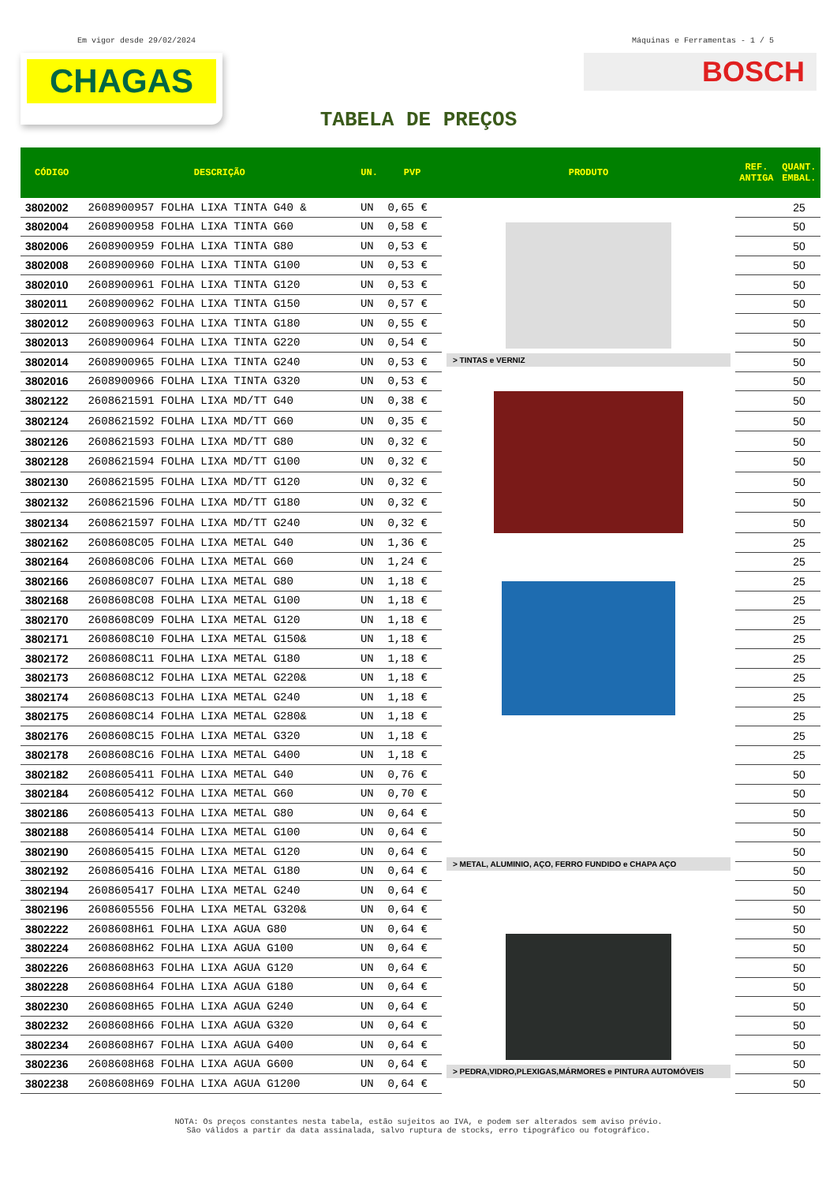Em vigor desde 29/02/2024 Máquinas e Ferramentas - 1 / 5
CHAGAS
BOSCH
TABELA DE PREÇOS
| CÓDIGO | DESCRIÇÃO | UN. | PVP | PRODUTO | REF. ANTIGA | QUANT. EMBAL. |
| --- | --- | --- | --- | --- | --- | --- |
| 3802002 | 2608900957 FOLHA LIXA TINTA G40 & | UN | 0,65 € | > TINTAS e VERNIZ | | 25 |
| 3802004 | 2608900958 FOLHA LIXA TINTA G60 | UN | 0,58 € | | | 50 |
| 3802006 | 2608900959 FOLHA LIXA TINTA G80 | UN | 0,53 € | | | 50 |
| 3802008 | 2608900960 FOLHA LIXA TINTA G100 | UN | 0,53 € | | | 50 |
| 3802010 | 2608900961 FOLHA LIXA TINTA G120 | UN | 0,53 € | | | 50 |
| 3802011 | 2608900962 FOLHA LIXA TINTA G150 | UN | 0,57 € | | | 50 |
| 3802012 | 2608900963 FOLHA LIXA TINTA G180 | UN | 0,55 € | | | 50 |
| 3802013 | 2608900964 FOLHA LIXA TINTA G220 | UN | 0,54 € | | | 50 |
| 3802014 | 2608900965 FOLHA LIXA TINTA G240 | UN | 0,53 € | | | 50 |
| 3802016 | 2608900966 FOLHA LIXA TINTA G320 | UN | 0,53 € | | | 50 |
| 3802122 | 2608621591 FOLHA LIXA MD/TT G40 | UN | 0,38 € | | | 50 |
| 3802124 | 2608621592 FOLHA LIXA MD/TT G60 | UN | 0,35 € | | | 50 |
| 3802126 | 2608621593 FOLHA LIXA MD/TT G80 | UN | 0,32 € | | | 50 |
| 3802128 | 2608621594 FOLHA LIXA MD/TT G100 | UN | 0,32 € | | | 50 |
| 3802130 | 2608621595 FOLHA LIXA MD/TT G120 | UN | 0,32 € | | | 50 |
| 3802132 | 2608621596 FOLHA LIXA MD/TT G180 | UN | 0,32 € | | | 50 |
| 3802134 | 2608621597 FOLHA LIXA MD/TT G240 | UN | 0,32 € | | | 50 |
| 3802162 | 2608608C05 FOLHA LIXA METAL G40 | UN | 1,36 € | > METAL, ALUMINIO, AÇO, FERRO FUNDIDO e CHAPA AÇO | | 25 |
| 3802164 | 2608608C06 FOLHA LIXA METAL G60 | UN | 1,24 € | | | 25 |
| 3802166 | 2608608C07 FOLHA LIXA METAL G80 | UN | 1,18 € | | | 25 |
| 3802168 | 2608608C08 FOLHA LIXA METAL G100 | UN | 1,18 € | | | 25 |
| 3802170 | 2608608C09 FOLHA LIXA METAL G120 | UN | 1,18 € | | | 25 |
| 3802171 | 2608608C10 FOLHA LIXA METAL G150& | UN | 1,18 € | | | 25 |
| 3802172 | 2608608C11 FOLHA LIXA METAL G180 | UN | 1,18 € | | | 25 |
| 3802173 | 2608608C12 FOLHA LIXA METAL G220& | UN | 1,18 € | | | 25 |
| 3802174 | 2608608C13 FOLHA LIXA METAL G240 | UN | 1,18 € | | | 25 |
| 3802175 | 2608608C14 FOLHA LIXA METAL G280& | UN | 1,18 € | | | 25 |
| 3802176 | 2608608C15 FOLHA LIXA METAL G320 | UN | 1,18 € | | | 25 |
| 3802178 | 2608608C16 FOLHA LIXA METAL G400 | UN | 1,18 € | | | 25 |
| 3802182 | 2608605411 FOLHA LIXA METAL G40 | UN | 0,76 € | | | 50 |
| 3802184 | 2608605412 FOLHA LIXA METAL G60 | UN | 0,70 € | | | 50 |
| 3802186 | 2608605413 FOLHA LIXA METAL G80 | UN | 0,64 € | | | 50 |
| 3802188 | 2608605414 FOLHA LIXA METAL G100 | UN | 0,64 € | | | 50 |
| 3802190 | 2608605415 FOLHA LIXA METAL G120 | UN | 0,64 € | | | 50 |
| 3802192 | 2608605416 FOLHA LIXA METAL G180 | UN | 0,64 € | | | 50 |
| 3802194 | 2608605417 FOLHA LIXA METAL G240 | UN | 0,64 € | | | 50 |
| 3802196 | 2608605556 FOLHA LIXA METAL G320& | UN | 0,64 € | | | 50 |
| 3802222 | 2608608H61 FOLHA LIXA AGUA G80 | UN | 0,64 € | > PEDRA,VIDRO,PLEXIGAS,MÁRMORES e PINTURA AUTOMÓVEIS | | 50 |
| 3802224 | 2608608H62 FOLHA LIXA AGUA G100 | UN | 0,64 € | | | 50 |
| 3802226 | 2608608H63 FOLHA LIXA AGUA G120 | UN | 0,64 € | | | 50 |
| 3802228 | 2608608H64 FOLHA LIXA AGUA G180 | UN | 0,64 € | | | 50 |
| 3802230 | 2608608H65 FOLHA LIXA AGUA G240 | UN | 0,64 € | | | 50 |
| 3802232 | 2608608H66 FOLHA LIXA AGUA G320 | UN | 0,64 € | | | 50 |
| 3802234 | 2608608H67 FOLHA LIXA AGUA G400 | UN | 0,64 € | | | 50 |
| 3802236 | 2608608H68 FOLHA LIXA AGUA G600 | UN | 0,64 € | | | 50 |
| 3802238 | 2608608H69 FOLHA LIXA AGUA G1200 | UN | 0,64 € | | | 50 |
NOTA: Os preços constantes nesta tabela, estão sujeitos ao IVA, e podem ser alterados sem aviso prévio.
São válidos a partir da data assinalada, salvo ruptura de stocks, erro tipográfico ou fotográfico.